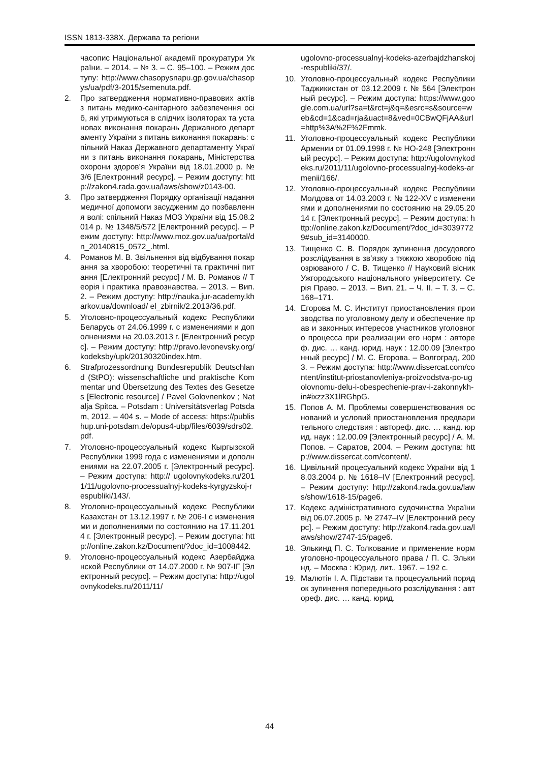ISSN 1813-338X. Держава та регіони
часопис Національної академії прокуратури України. – 2014. – № 3. – С. 95–100. – Режим доступу: http://www.chasopysnapu.gp.gov.ua/chasopys/ua/pdf/3-2015/semenuta.pdf.
2. Про затвердження нормативно-правових актів з питань медико-санітарного забезпечення осіб, які утримуються в слідчих ізоляторах та установах виконання покарань Державного департаменту України з питань виконання покарань: спільний Наказ Державного департаменту України з питань виконання покарань, Міністерства охорони здоров’я України від 18.01.2000 р. № 3/6 [Електронний ресурс]. – Режим доступу: http://zakon4.rada.gov.ua/laws/show/z0143-00.
3. Про затвердження Порядку організації надання медичної допомоги засудженим до позбавлення волі: спільний Наказ МОЗ України від 15.08.2014 р. № 1348/5/572 [Електронний ресурс]. – Режим доступу: http://www.moz.gov.ua/ua/portal/dn_20140815_0572_.html.
4. Романов М. В. Звільнення від відбування покарання за хворобою: теоретичні та практичні питання [Електронний ресурс] / М. В. Романов // Теорія і практика правознавства. – 2013. – Вип. 2. – Режим доступу: http://nauka.jur-academy.kharkov.ua/download/ el_zbirnik/2.2013/36.pdf.
5. Уголовно-процессуальный кодекс Республики Беларусь от 24.06.1999 г. с изменениями и дополнениями на 20.03.2013 г. [Електронний ресурс]. – Режим доступу: http://pravo.levonevsky.org/kodeksby/upk/20130320index.htm.
6. Strafprozessordnung Bundesrepublik Deutschland (StPO): wissenschaftliche und praktische Kommentar und Übersetzung des Textes des Gesetzes [Electronic resource] / Pavel Golovnenkov ; Natalja Spitca. – Potsdam : Universitätsverlag Potsdam, 2012. – 404 s. – Mode of access: https://publishup.uni-potsdam.de/opus4-ubp/files/6039/sdrs02.pdf.
7. Уголовно-процессуальный кодекс Кыргызской Республики 1999 года с изменениями и дополнениями на 22.07.2005 г. [Электронный ресурс]. – Режим доступа: http:// ugolovnykodeks.ru/2011/11/ugolovno-processualnyj-kodeks-kyrgyzskoj-respubliki/143/.
8. Уголовно-процессуальный кодекс Республики Казахстан от 13.12.1997 г. № 206-I с изменениями и дополнениями по состоянию на 17.11.2014 г. [Электронный ресурс]. – Режим доступа: http://online.zakon.kz/Document/?doc_id=1008442.
9. Уголовно-процессуальный кодекс Азербайджанской Республики от 14.07.2000 г. № 907-IГ [Электронный ресурс]. – Режим доступа: http://ugolovnykodeks.ru/2011/11/
ugolovno-processualnyj-kodeks-azerbajdzhanskoj-respubliki/37/.
10. Уголовно-процессуальный кодекс Республики Таджикистан от 03.12.2009 г. № 564 [Электронный ресурс]. – Режим доступа: https://www.google.com.ua/url?sa=t&rct=j&q=&esrc=s&source=web&cd=1&cad=rja&uact=8&ved=0CBwQFjAA&url=http%3A%2F%2Fmmk.
11. Уголовно-процессуальный кодекс Республики Армении от 01.09.1998 г. № НО-248 [Электронный ресурс]. – Режим доступа: http://ugolovnykodeks.ru/2011/11/ugolovno-processualnyj-kodeks-armenii/166/.
12. Уголовно-процессуальный кодекс Республики Молдова от 14.03.2003 г. № 122-XV с изменениями и дополнениями по состоянию на 29.05.2014 г. [Электронный ресурс]. – Режим доступа: http://online.zakon.kz/Document/?doc_id=30397729#sub_id=3140000.
13. Тищенко С. В. Порядок зупинення досудового розслідування в зв’язку з тяжкою хворобою підозрюваного / С. В. Тищенко // Науковий вісник Ужгородського національного університету. Серія Право. – 2013. – Вип. 21. – Ч. II. – Т. 3. – С. 168–171.
14. Егорова М. С. Институт приостановления производства по уголовному делу и обеспечение прав и законных интересов участников уголовного процесса при реализации его норм : автореф. дис. … канд. юрид. наук : 12.00.09 [Электронный ресурс] / М. С. Егорова. – Волгоград, 2003. – Режим доступа: http://www.dissercat.com/content/institut-priostanovleniya-proizvodstva-po-ugolovnomu-delu-i-obespechenie-prav-i-zakonnykh-in#ixzz3X1lRGhpG.
15. Попов А. М. Проблемы совершенствования оснований и условий приостановления предварительного следствия : автореф. дис. … канд. юрид. наук : 12.00.09 [Электронный ресурс] / А. М. Попов. – Саратов, 2004. – Режим доступа: http://www.dissercat.com/content/.
16. Цивільний процесуальний кодекс України від 18.03.2004 р. № 1618–IV [Електронний ресурс]. – Режим доступу: http://zakon4.rada.gov.ua/laws/show/1618-15/page6.
17. Кодекс адміністративного судочинства України від 06.07.2005 р. № 2747–IV [Електронний ресурс]. – Режим доступу: http://zakon4.rada.gov.ua/laws/show/2747-15/page6.
18. Элькинд П. С. Толкование и применение норм уголовно-процессуального права / П. С. Элькинд. – Москва : Юрид. лит., 1967. – 192 с.
19. Малютін І. А. Підстави та процесуальний порядок зупинення попереднього розслідування : автореф. дис. … канд. юрид.
44